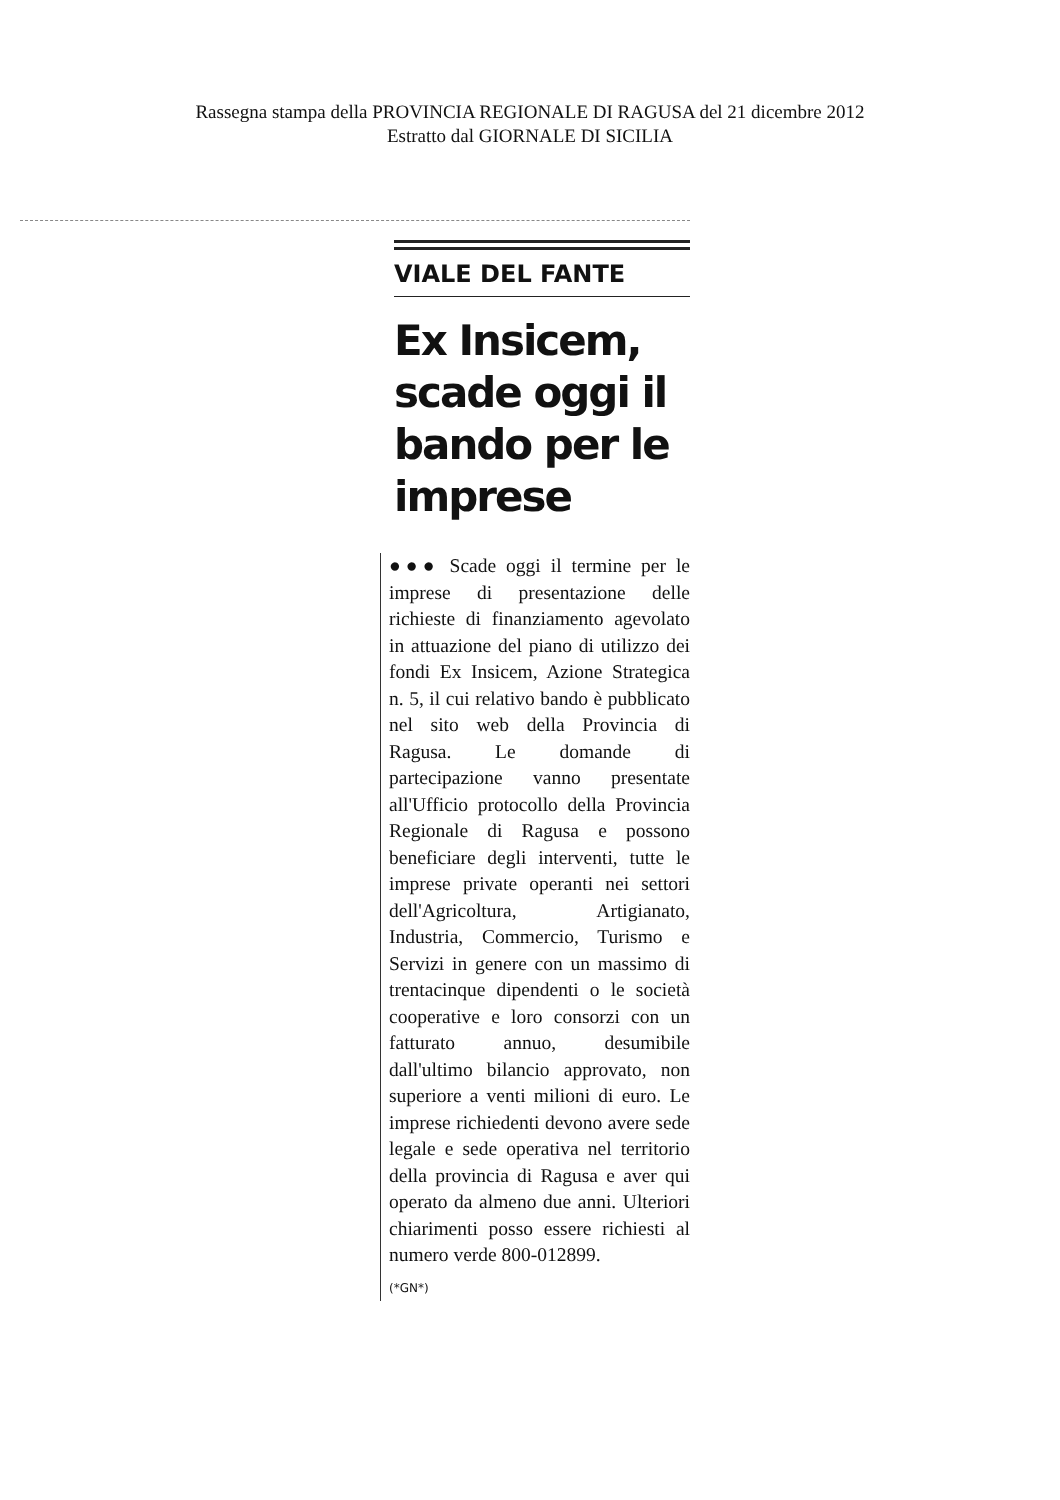Rassegna stampa della PROVINCIA REGIONALE DI RAGUSA del 21 dicembre 2012
Estratto dal GIORNALE DI SICILIA
VIALE DEL FANTE
Ex Insicem, scade oggi il bando per le imprese
●●● Scade oggi il termine per le imprese di presentazione delle richieste di finanziamento agevolato in attuazione del piano di utilizzo dei fondi Ex Insicem, Azione Strategica n. 5, il cui relativo bando è pubblicato nel sito web della Provincia di Ragusa. Le domande di partecipazione vanno presentate all'Ufficio protocollo della Provincia Regionale di Ragusa e possono beneficiare degli interventi, tutte le imprese private operanti nei settori dell'Agricoltura, Artigianato, Industria, Commercio, Turismo e Servizi in genere con un massimo di trentacinque dipendenti o le società cooperative e loro consorzi con un fatturato annuo, desumibile dall'ultimo bilancio approvato, non superiore a venti milioni di euro. Le imprese richiedenti devono avere sede legale e sede operativa nel territorio della provincia di Ragusa e aver qui operato da almeno due anni. Ulteriori chiarimenti posso essere richiesti al numero verde 800-012899.
(*GN*)